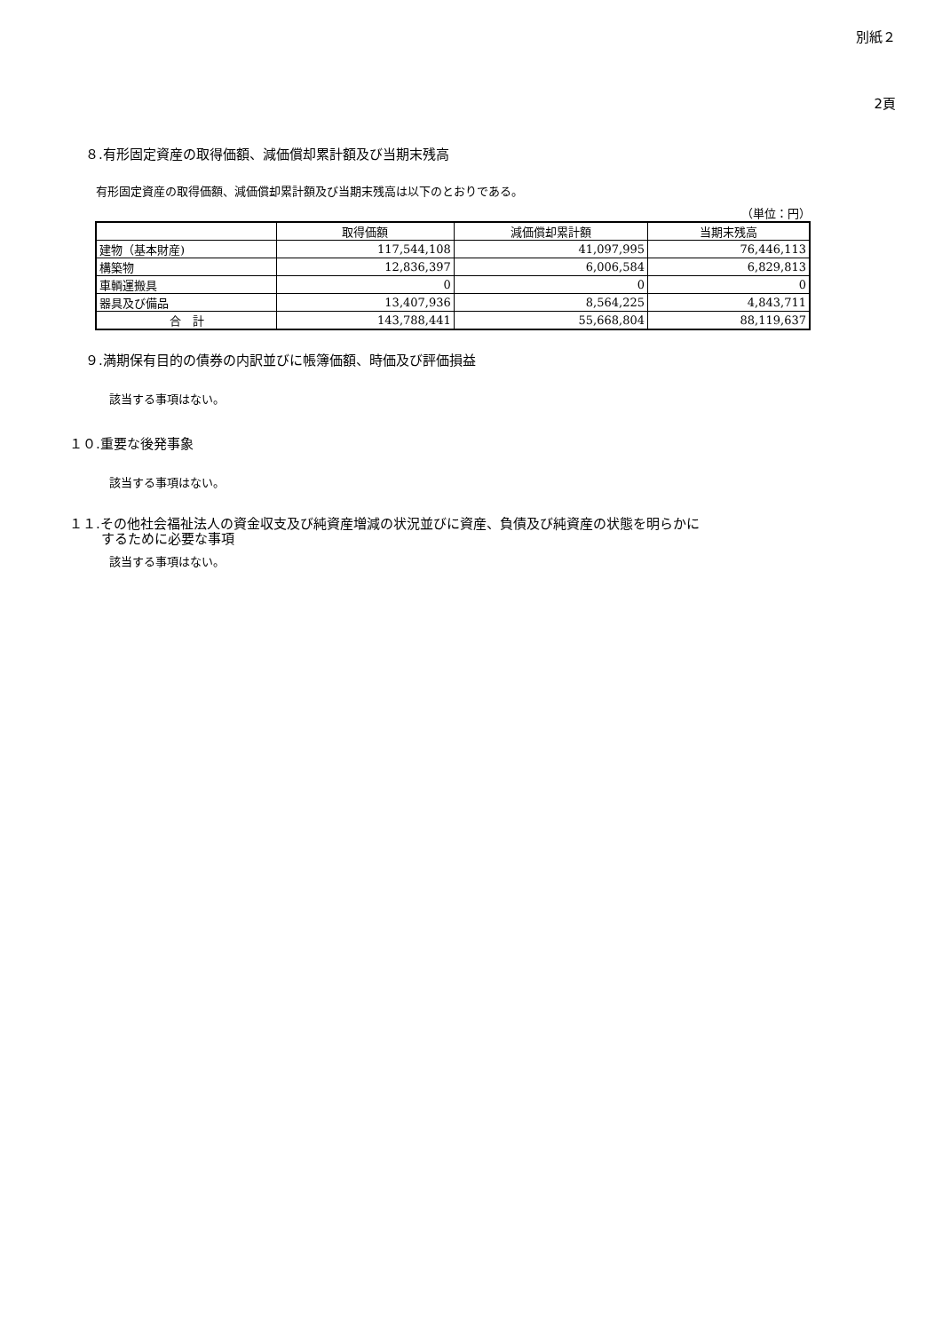別紙２
2頁
８.有形固定資産の取得価額、減価償却累計額及び当期末残高
有形固定資産の取得価額、減価償却累計額及び当期末残高は以下のとおりである。
（単位：円）
| | 取得価額 | 減価償却累計額 | 当期末残高 |
| --- | --- | --- | --- |
| 建物（基本財産) | 117,544,108 | 41,097,995 | 76,446,113 |
| 構築物 | 12,836,397 | 6,006,584 | 6,829,813 |
| 車輌運搬具 | 0 | 0 | 0 |
| 器具及び備品 | 13,407,936 | 8,564,225 | 4,843,711 |
| 合 計 | 143,788,441 | 55,668,804 | 88,119,637 |
９.満期保有目的の債券の内訳並びに帳簿価額、時価及び評価損益
該当する事項はない。
１０.重要な後発事象
該当する事項はない。
１１.その他社会福祉法人の資金収支及び純資産増減の状況並びに資産、負債及び純資産の状態を明らかに
するために必要な事項
該当する事項はない。